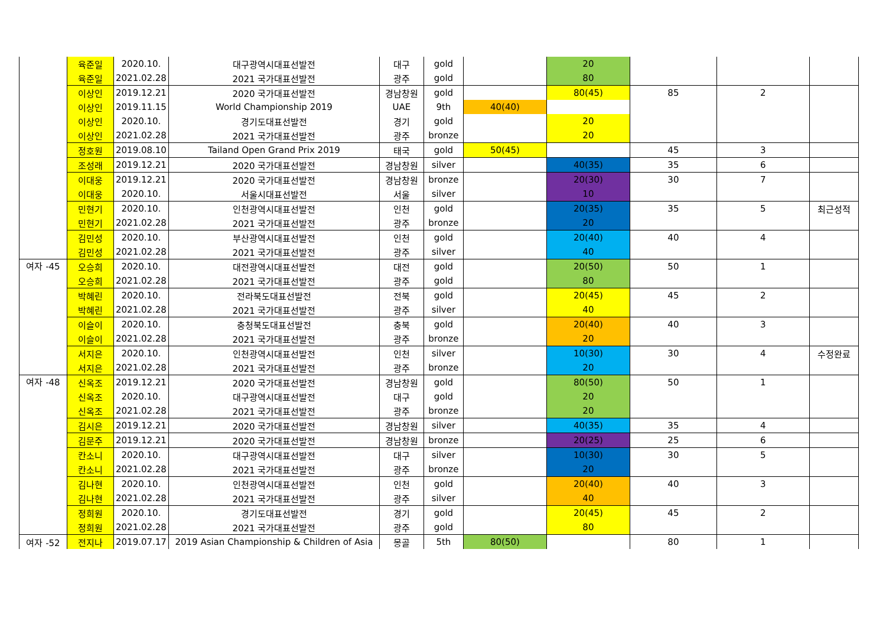| | 육준일 | 2020.10. | 대구광역시대표선발전 | 대구 | gold | | 20 | | | |
| | 육준일 | 2021.02.28 | 2021 국가대표선발전 | 광주 | gold | | 80 | | | |
| | 이상인 | 2019.12.21 | 2020 국가대표선발전 | 경남창원 | gold | | 80(45) | 85 | 2 | |
| | 이상인 | 2019.11.15 | World Championship 2019 | UAE | 9th | 40(40) | | | | |
| | 이상인 | 2020.10. | 경기도대표선발전 | 경기 | gold | | 20 | | | |
| | 이상인 | 2021.02.28 | 2021 국가대표선발전 | 광주 | bronze | | 20 | | | |
| | 정호원 | 2019.08.10 | Tailand Open Grand Prix 2019 | 태국 | gold | 50(45) | | 45 | 3 | |
| | 조성래 | 2019.12.21 | 2020 국가대표선발전 | 경남창원 | silver | | 40(35) | 35 | 6 | |
| | 이대웅 | 2019.12.21 | 2020 국가대표선발전 | 경남창원 | bronze | | 20(30) | 30 | 7 | |
| | 이대웅 | 2020.10. | 서울시대표선발전 | 서울 | silver | | 10 | | | |
| | 민현기 | 2020.10. | 인천광역시대표선발전 | 인천 | gold | | 20(35) | 35 | 5 | 최근성적 |
| | 민현기 | 2021.02.28 | 2021 국가대표선발전 | 광주 | bronze | | 20 | | | |
| | 김민성 | 2020.10. | 부산광역시대표선발전 | 인천 | gold | | 20(40) | 40 | 4 | |
| | 김민성 | 2021.02.28 | 2021 국가대표선발전 | 광주 | silver | | 40 | | | |
| 여자 -45 | 오승희 | 2020.10. | 대전광역시대표선발전 | 대전 | gold | | 20(50) | 50 | 1 | |
| | 오승희 | 2021.02.28 | 2021 국가대표선발전 | 광주 | gold | | 80 | | | |
| | 박혜린 | 2020.10. | 전라북도대표선발전 | 전북 | gold | | 20(45) | 45 | 2 | |
| | 박혜린 | 2021.02.28 | 2021 국가대표선발전 | 광주 | silver | | 40 | | | |
| | 이슬이 | 2020.10. | 충청북도대표선발전 | 충북 | gold | | 20(40) | 40 | 3 | |
| | 이슬이 | 2021.02.28 | 2021 국가대표선발전 | 광주 | bronze | | 20 | | | |
| | 서지은 | 2020.10. | 인천광역시대표선발전 | 인천 | silver | | 10(30) | 30 | 4 | 수정완료 |
| | 서지은 | 2021.02.28 | 2021 국가대표선발전 | 광주 | bronze | | 20 | | | |
| 여자 -48 | 신옥조 | 2019.12.21 | 2020 국가대표선발전 | 경남창원 | gold | | 80(50) | 50 | 1 | |
| | 신옥조 | 2020.10. | 대구광역시대표선발전 | 대구 | gold | | 20 | | | |
| | 신옥조 | 2021.02.28 | 2021 국가대표선발전 | 광주 | bronze | | 20 | | | |
| | 김시은 | 2019.12.21 | 2020 국가대표선발전 | 경남창원 | silver | | 40(35) | 35 | 4 | |
| | 김문주 | 2019.12.21 | 2020 국가대표선발전 | 경남창원 | bronze | | 20(25) | 25 | 6 | |
| | 칸소니 | 2020.10. | 대구광역시대표선발전 | 대구 | silver | | 10(30) | 30 | 5 | |
| | 칸소니 | 2021.02.28 | 2021 국가대표선발전 | 광주 | bronze | | 20 | | | |
| | 김나현 | 2020.10. | 인천광역시대표선발전 | 인천 | gold | | 20(40) | 40 | 3 | |
| | 김나현 | 2021.02.28 | 2021 국가대표선발전 | 광주 | silver | | 40 | | | |
| | 정희원 | 2020.10. | 경기도대표선발전 | 경기 | gold | | 20(45) | 45 | 2 | |
| | 정희원 | 2021.02.28 | 2021 국가대표선발전 | 광주 | gold | | 80 | | | |
| 여자 -52 | 전지나 | 2019.07.17 | 2019 Asian Championship & Children of Asia | 몽골 | 5th | 80(50) | | 80 | 1 | |